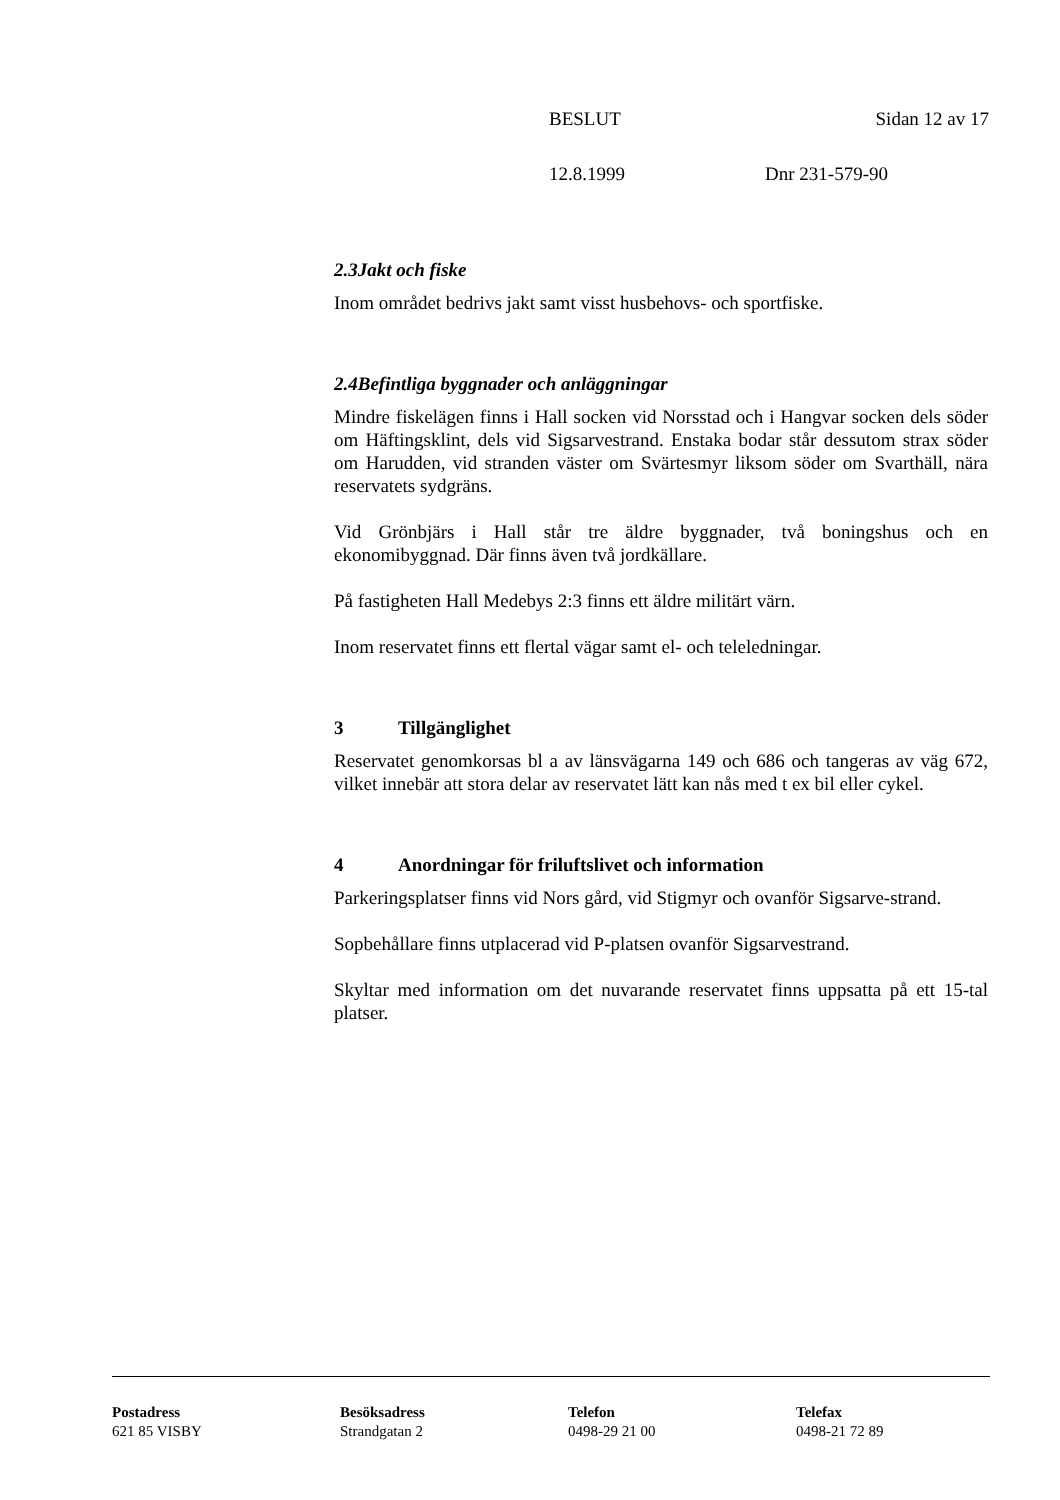BESLUT Sidan 12 av 17
12.8.1999 Dnr 231-579-90
2.3 Jakt och fiske
Inom området bedrivs jakt samt visst husbehovs- och sportfiske.
2.4 Befintliga byggnader och anläggningar
Mindre fiskelägen finns i Hall socken vid Norsstad och i Hangvar socken dels söder om Häftingsklint, dels vid Sigsarvestrand. Enstaka bodar står dessutom strax söder om Harudden, vid stranden väster om Svärtesmyr liksom söder om Svarthäll, nära reservatets sydgräns.
Vid Grönbjärs i Hall står tre äldre byggnader, två boningshus och en ekonomibyggnad. Där finns även två jordkällare.
På fastigheten Hall Medebys 2:3 finns ett äldre militärt värn.
Inom reservatet finns ett flertal vägar samt el- och teleledningar.
3 Tillgänglighet
Reservatet genomkorsas bl a av länsvägarna 149 och 686 och tangeras av väg 672, vilket innebär att stora delar av reservatet lätt kan nås med t ex bil eller cykel.
4 Anordningar för friluftslivet och information
Parkeringsplatser finns vid Nors gård, vid Stigmyr och ovanför Sigsarve-strand.
Sopbehållare finns utplacerad vid P-platsen ovanför Sigsarvestrand.
Skyltar med information om det nuvarande reservatet finns uppsatta på ett 15-tal platser.
Postadress
621 85 VISBY
Besöksadress
Strandgatan 2
Telefon
0498-29 21 00
Telefax
0498-21 72 89